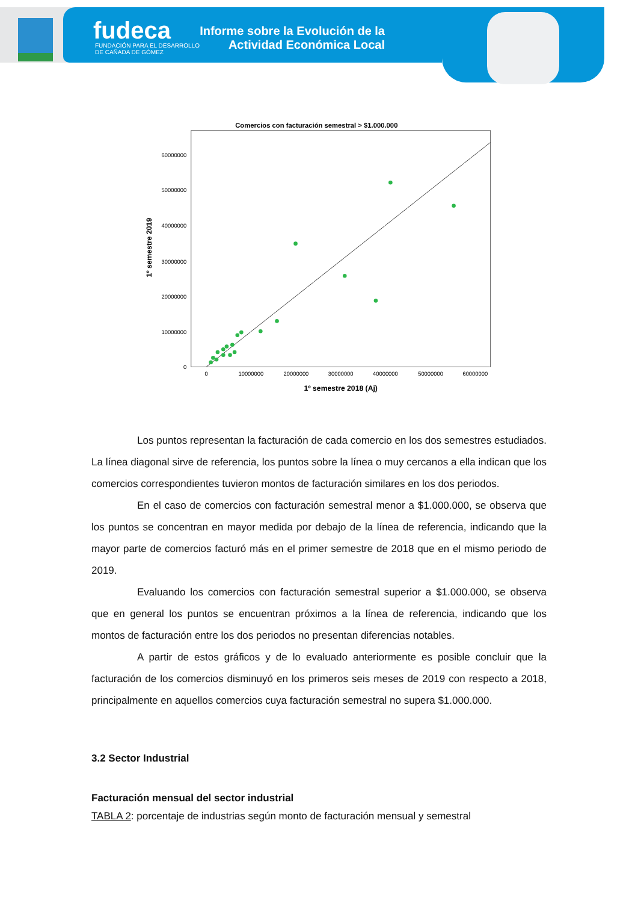fudeca
FUNDACIÓN PARA EL DESARROLLO
DE CAÑADA DE GÓMEZ
Informe sobre la Evolución de la
Actividad Económica Local
Comercios con facturación semestral > $1.000.000
60000000
50000000
40000000
30000000
20000000
10000000
0
0
10000000
20000000
30000000
40000000
50000000
60000000
1º semestre 2018 (Aj)
1º semestre 2019
Los puntos representan la facturación de cada comercio en los dos semestres estudiados. La línea diagonal sirve de referencia, los puntos sobre la línea o muy cercanos a ella indican que los comercios correspondientes tuvieron montos de facturación similares en los dos periodos.
En el caso de comercios con facturación semestral menor a $1.000.000, se observa que los puntos se concentran en mayor medida por debajo de la línea de referencia, indicando que la mayor parte de comercios facturó más en el primer semestre de 2018 que en el mismo periodo de 2019.
Evaluando los comercios con facturación semestral superior a $1.000.000, se observa que en general los puntos se encuentran próximos a la línea de referencia, indicando que los montos de facturación entre los dos periodos no presentan diferencias notables.
A partir de estos gráficos y de lo evaluado anteriormente es posible concluir que la facturación de los comercios disminuyó en los primeros seis meses de 2019 con respecto a 2018, principalmente en aquellos comercios cuya facturación semestral no supera $1.000.000.
3.2 Sector Industrial
Facturación mensual del sector industrial
TABLA 2: porcentaje de industrias según monto de facturación mensual y semestral